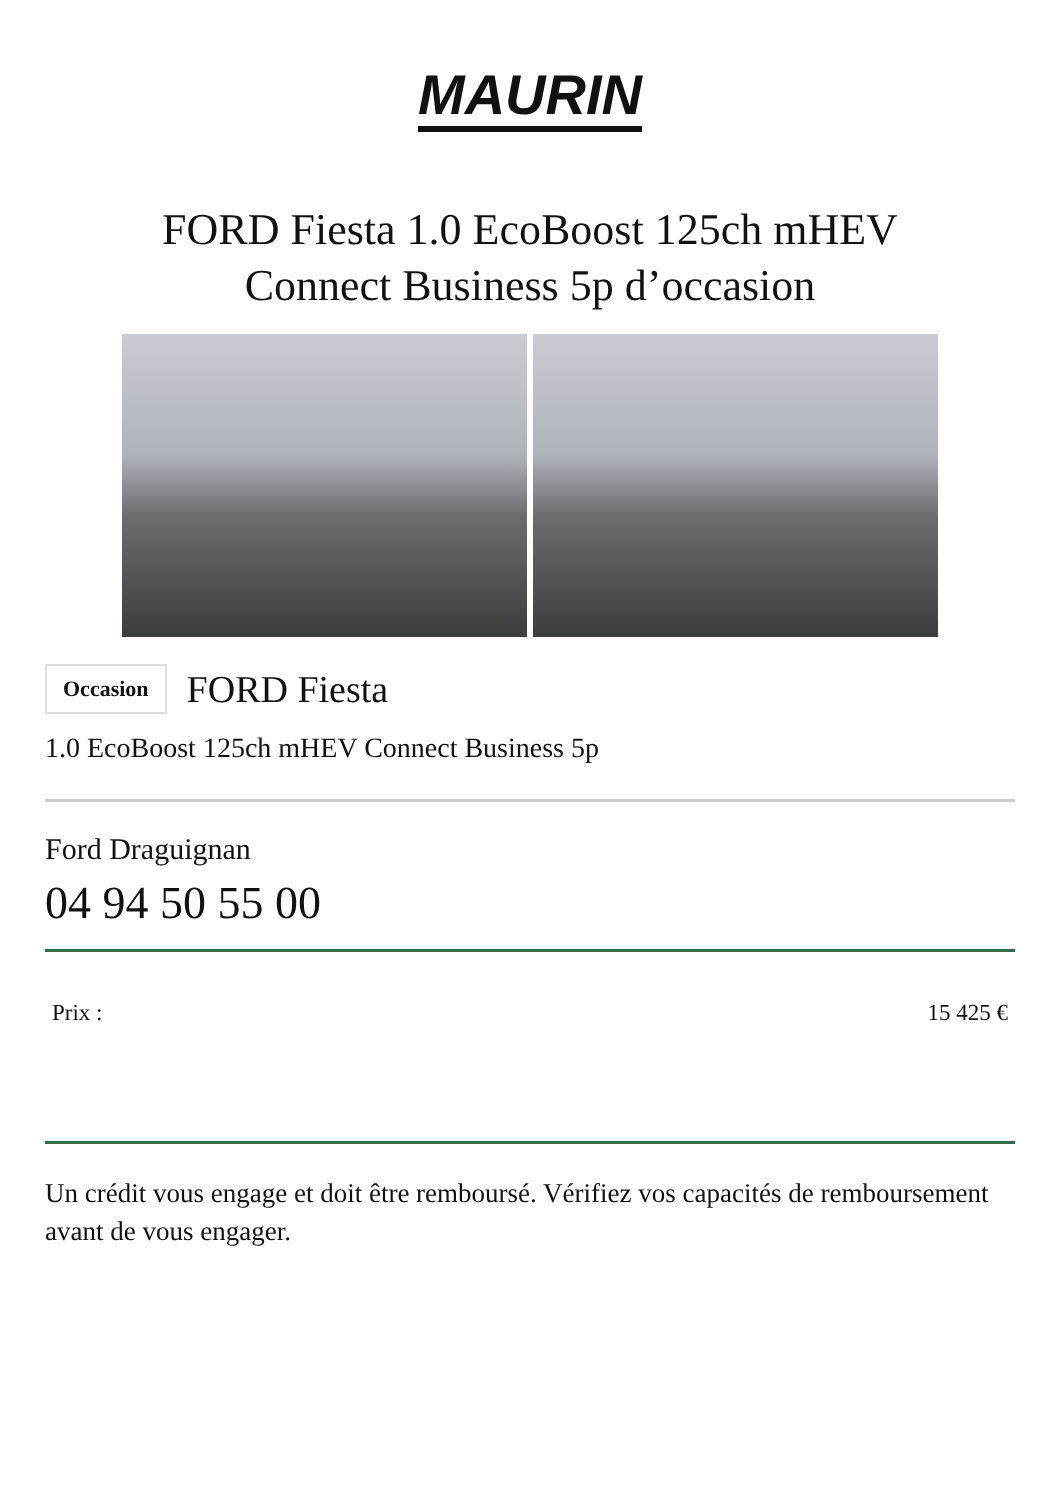MAURIN
FORD Fiesta 1.0 EcoBoost 125ch mHEV Connect Business 5p d’occasion
Occasion
FORD Fiesta
1.0 EcoBoost 125ch mHEV Connect Business 5p
Ford Draguignan
04 94 50 55 00
Prix : 15 425 €
Un crédit vous engage et doit être remboursé. Vérifiez vos capacités de remboursement avant de vous engager.